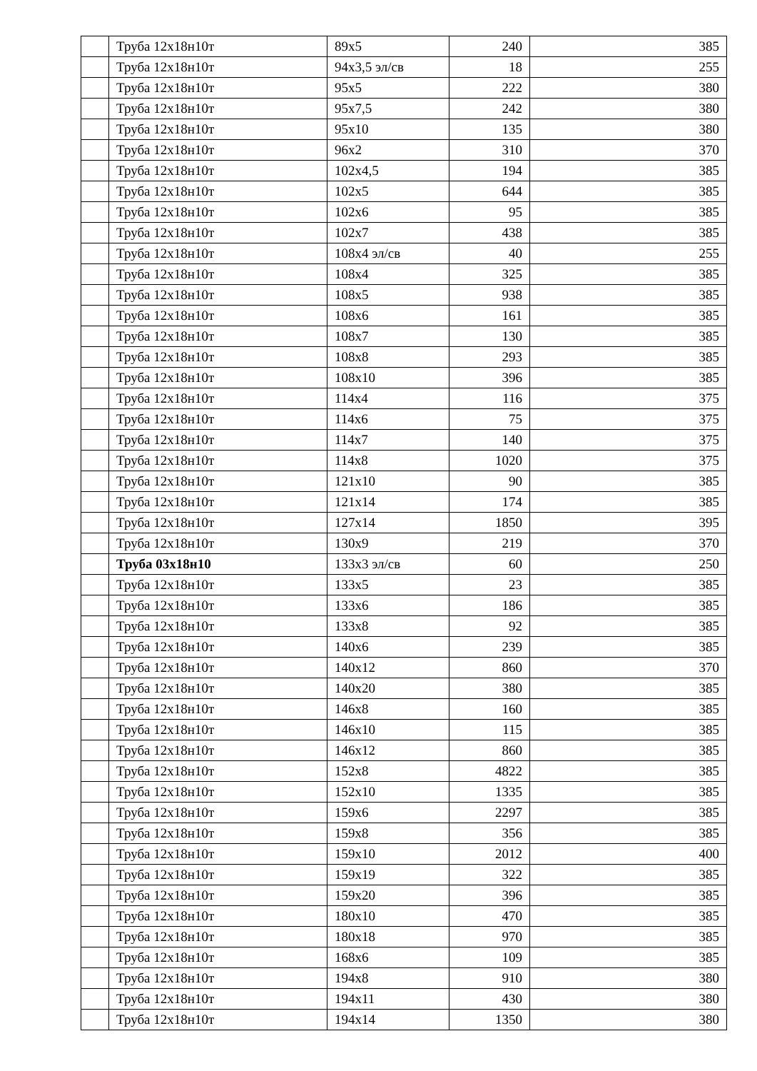| | Труба 12х18н10т | 89х5 | 240 | 385 |
| | Труба 12х18н10т | 94х3,5 эл/св | 18 | 255 |
| | Труба 12х18н10т | 95х5 | 222 | 380 |
| | Труба 12х18н10т | 95х7,5 | 242 | 380 |
| | Труба 12х18н10т | 95х10 | 135 | 380 |
| | Труба 12х18н10т | 96х2 | 310 | 370 |
| | Труба 12х18н10т | 102х4,5 | 194 | 385 |
| | Труба 12х18н10т | 102х5 | 644 | 385 |
| | Труба 12х18н10т | 102х6 | 95 | 385 |
| | Труба 12х18н10т | 102х7 | 438 | 385 |
| | Труба 12х18н10т | 108х4 эл/св | 40 | 255 |
| | Труба 12х18н10т | 108х4 | 325 | 385 |
| | Труба 12х18н10т | 108х5 | 938 | 385 |
| | Труба 12х18н10т | 108х6 | 161 | 385 |
| | Труба 12х18н10т | 108х7 | 130 | 385 |
| | Труба 12х18н10т | 108х8 | 293 | 385 |
| | Труба 12х18н10т | 108х10 | 396 | 385 |
| | Труба 12х18н10т | 114х4 | 116 | 375 |
| | Труба 12х18н10т | 114х6 | 75 | 375 |
| | Труба 12х18н10т | 114х7 | 140 | 375 |
| | Труба 12х18н10т | 114х8 | 1020 | 375 |
| | Труба 12х18н10т | 121х10 | 90 | 385 |
| | Труба 12х18н10т | 121х14 | 174 | 385 |
| | Труба 12х18н10т | 127х14 | 1850 | 395 |
| | Труба 12х18н10т | 130х9 | 219 | 370 |
| | Труба 03х18н10 | 133х3 эл/св | 60 | 250 |
| | Труба 12х18н10т | 133х5 | 23 | 385 |
| | Труба 12х18н10т | 133х6 | 186 | 385 |
| | Труба 12х18н10т | 133х8 | 92 | 385 |
| | Труба 12х18н10т | 140х6 | 239 | 385 |
| | Труба 12х18н10т | 140х12 | 860 | 370 |
| | Труба 12х18н10т | 140х20 | 380 | 385 |
| | Труба 12х18н10т | 146х8 | 160 | 385 |
| | Труба 12х18н10т | 146х10 | 115 | 385 |
| | Труба 12х18н10т | 146х12 | 860 | 385 |
| | Труба 12х18н10т | 152х8 | 4822 | 385 |
| | Труба 12х18н10т | 152х10 | 1335 | 385 |
| | Труба 12х18н10т | 159х6 | 2297 | 385 |
| | Труба 12х18н10т | 159х8 | 356 | 385 |
| | Труба 12х18н10т | 159х10 | 2012 | 400 |
| | Труба 12х18н10т | 159х19 | 322 | 385 |
| | Труба 12х18н10т | 159х20 | 396 | 385 |
| | Труба 12х18н10т | 180х10 | 470 | 385 |
| | Труба 12х18н10т | 180х18 | 970 | 385 |
| | Труба 12х18н10т | 168х6 | 109 | 385 |
| | Труба 12х18н10т | 194х8 | 910 | 380 |
| | Труба 12х18н10т | 194х11 | 430 | 380 |
| | Труба 12х18н10т | 194х14 | 1350 | 380 |